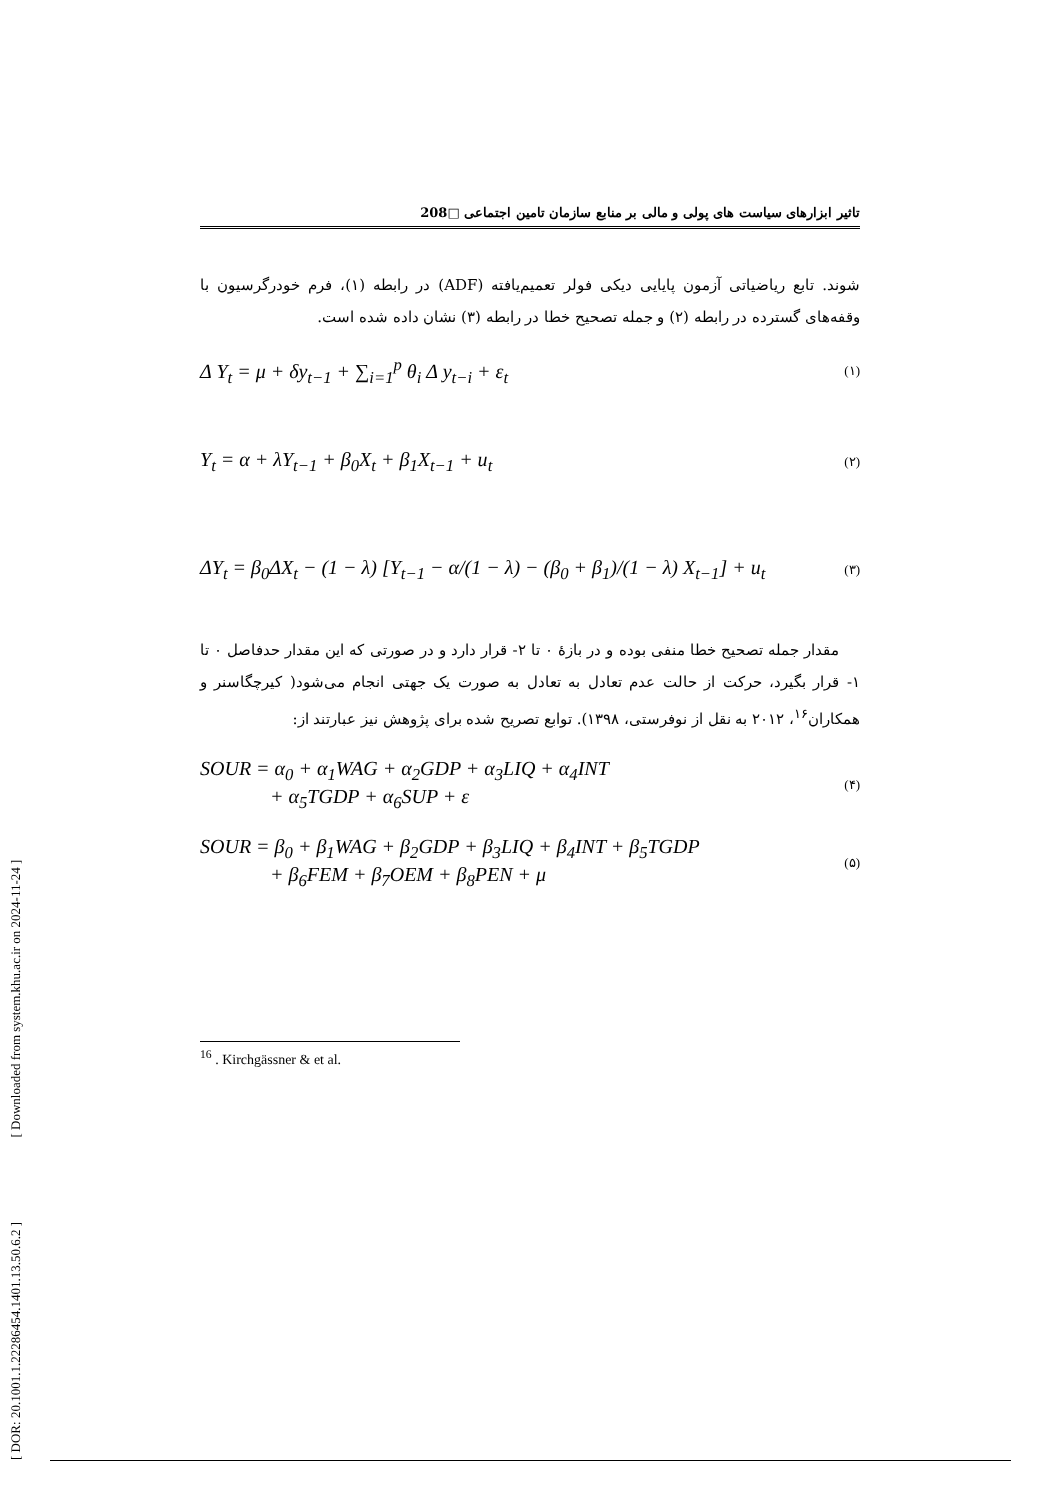[ DOR: 20.1001.1.22286454.1401.13.50.6.2 ] [ Downloaded from system.khu.ac.ir on 2024-11-24 ]
تاثیر ابزارهای سیاست های پولی و مالی بر منابع سازمان تامین اجتماعی □208
شوند. تابع ریاضیاتی آزمون پایایی دیکی فولر تعمیم‌یافته (ADF) در رابطه (۱)، فرم خودرگرسیون با وقفه‌های گسترده در رابطه (۲) و جمله تصحیح خطا در رابطه (۳) نشان داده شده است.
Δ Y<sub>t</sub> = μ + δy<sub>t−1</sub> + ∑<sub>i=1</sub><sup>p</sup> θ<sub>i</sub> Δ y<sub>t−i</sub> + ε<sub>t</sub> (۱)
Y<sub>t</sub> = α + λY<sub>t−1</sub> + β<sub>0</sub>X<sub>t</sub> + β<sub>1</sub>X<sub>t−1</sub> + u<sub>t</sub> (۲)
ΔY<sub>t</sub> = β<sub>0</sub>ΔX<sub>t</sub> − (1 − λ) [Y<sub>t−1</sub> − α/(1 − λ) − (β<sub>0</sub> + β<sub>1</sub>)/(1 − λ) X<sub>t−1</sub>] + u<sub>t</sub> (۳)
مقدار جمله تصحیح خطا منفی بوده و در بازۀ ۰ تا ۲- قرار دارد و در صورتی که این مقدار حدفاصل ۰ تا ۱- قرار بگیرد، حرکت از حالت عدم تعادل به تعادل به صورت یک جهتی انجام می‌شود( کیرچگاسنر و همکاران<sup>۱۶</sup>، ۲۰۱۲ به نقل از نوفرستی، ۱۳۹۸). توابع تصریح شده برای پژوهش نیز عبارتند از:
SOUR = α<sub>0</sub> + α<sub>1</sub>WAG + α<sub>2</sub>GDP + α<sub>3</sub>LIQ + α<sub>4</sub>INT
+ α<sub>5</sub>TGDP + α<sub>6</sub>SUP + ε (۴)
SOUR = β<sub>0</sub> + β<sub>1</sub>WAG + β<sub>2</sub>GDP + β<sub>3</sub>LIQ + β<sub>4</sub>INT + β<sub>5</sub>TGDP
+ β<sub>6</sub>FEM + β<sub>7</sub>OEM + β<sub>8</sub>PEN + μ (۵)
<sup>16</sup> . Kirchgässner & et al.